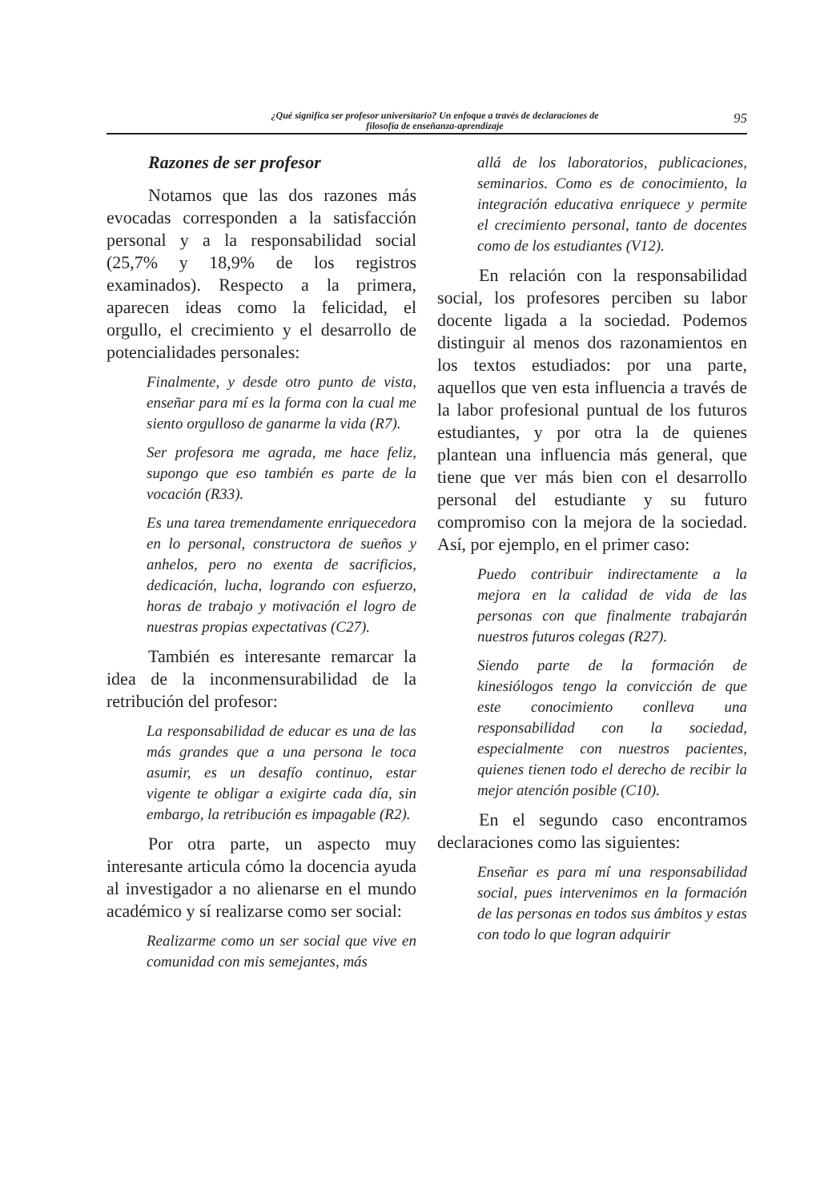¿Qué significa ser profesor universitario? Un enfoque a través de declaraciones de
filosofía de enseñanza-aprendizaje
95
Razones de ser profesor
Notamos que las dos razones más evocadas corresponden a la satisfacción personal y a la responsabilidad social (25,7% y 18,9% de los registros examinados). Respecto a la primera, aparecen ideas como la felicidad, el orgullo, el crecimiento y el desarrollo de potencialidades personales:
Finalmente, y desde otro punto de vista, enseñar para mí es la forma con la cual me siento orgulloso de ganarme la vida (R7).
Ser profesora me agrada, me hace feliz, supongo que eso también es parte de la vocación (R33).
Es una tarea tremendamente enriquecedora en lo personal, constructora de sueños y anhelos, pero no exenta de sacrificios, dedicación, lucha, logrando con esfuerzo, horas de trabajo y motivación el logro de nuestras propias expectativas (C27).
También es interesante remarcar la idea de la inconmensurabilidad de la retribución del profesor:
La responsabilidad de educar es una de las más grandes que a una persona le toca asumir, es un desafío continuo, estar vigente te obligar a exigirte cada día, sin embargo, la retribución es impagable (R2).
Por otra parte, un aspecto muy interesante articula cómo la docencia ayuda al investigador a no alienarse en el mundo académico y sí realizarse como ser social:
Realizarme como un ser social que vive en comunidad con mis semejantes, más
allá de los laboratorios, publicaciones, seminarios. Como es de conocimiento, la integración educativa enriquece y permite el crecimiento personal, tanto de docentes como de los estudiantes (V12).
En relación con la responsabilidad social, los profesores perciben su labor docente ligada a la sociedad. Podemos distinguir al menos dos razonamientos en los textos estudiados: por una parte, aquellos que ven esta influencia a través de la labor profesional puntual de los futuros estudiantes, y por otra la de quienes plantean una influencia más general, que tiene que ver más bien con el desarrollo personal del estudiante y su futuro compromiso con la mejora de la sociedad. Así, por ejemplo, en el primer caso:
Puedo contribuir indirectamente a la mejora en la calidad de vida de las personas con que finalmente trabajarán nuestros futuros colegas (R27).
Siendo parte de la formación de kinesiólogos tengo la convicción de que este conocimiento conlleva una responsabilidad con la sociedad, especialmente con nuestros pacientes, quienes tienen todo el derecho de recibir la mejor atención posible (C10).
En el segundo caso encontramos declaraciones como las siguientes:
Enseñar es para mí una responsabilidad social, pues intervenimos en la formación de las personas en todos sus ámbitos y estas con todo lo que logran adquirir